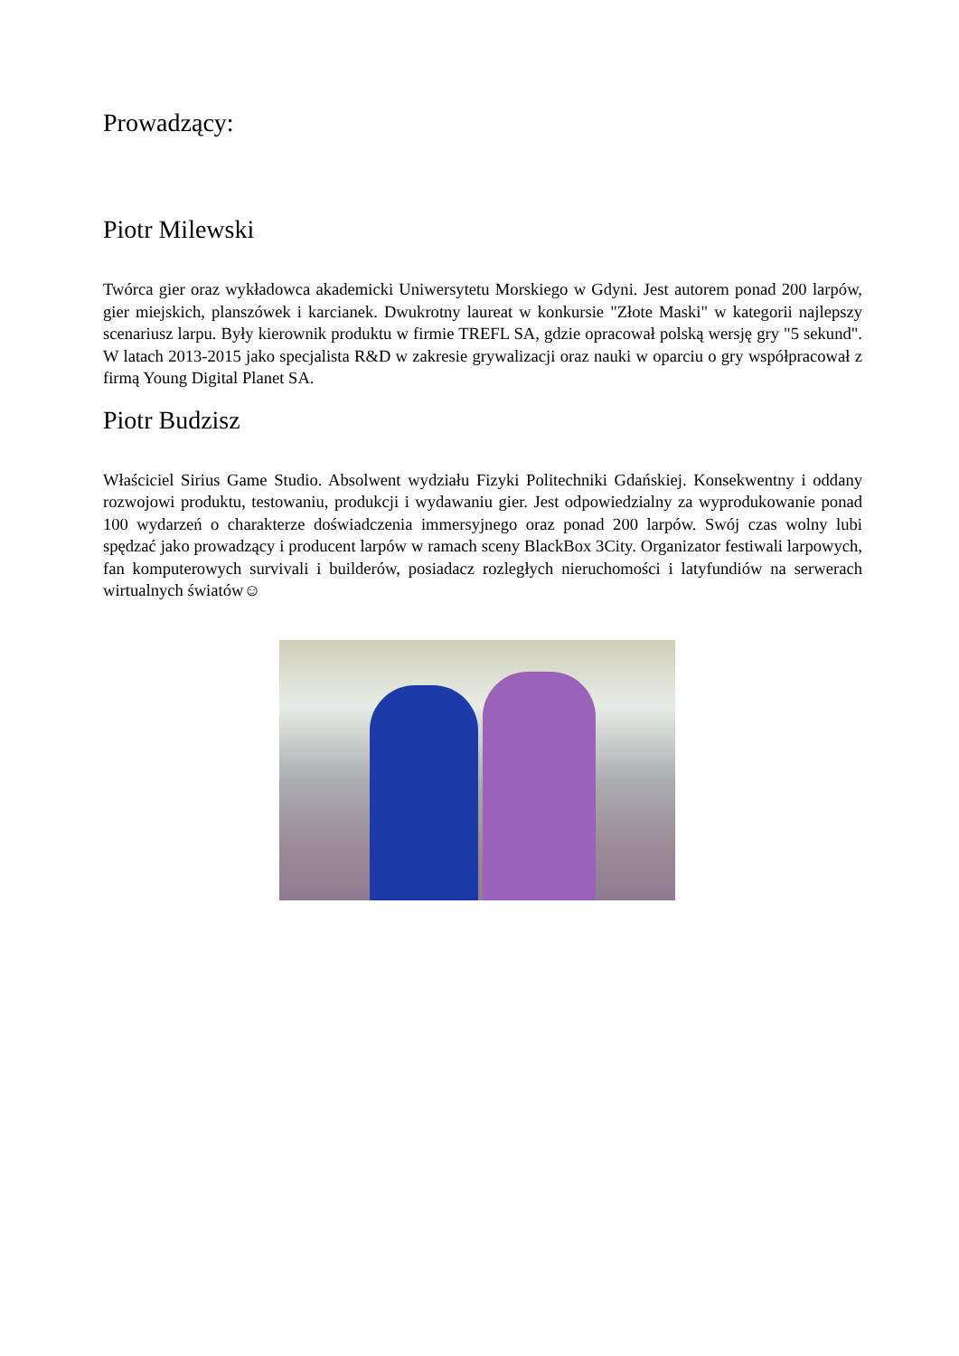Prowadzący:
Piotr Milewski
Twórca gier oraz wykładowca akademicki Uniwersytetu Morskiego w Gdyni. Jest autorem ponad 200 larpów, gier miejskich, planszówek i karcianek. Dwukrotny laureat w konkursie "Złote Maski" w kategorii najlepszy scenariusz larpu. Były kierownik produktu w firmie TREFL SA, gdzie opracował polską wersję gry "5 sekund". W latach 2013-2015 jako specjalista R&D w zakresie grywalizacji oraz nauki w oparciu o gry współpracował z firmą Young Digital Planet SA.
Piotr Budzisz
Właściciel Sirius Game Studio. Absolwent wydziału Fizyki Politechniki Gdańskiej. Konsekwentny i oddany rozwojowi produktu, testowaniu, produkcji i wydawaniu gier. Jest odpowiedzialny za wyprodukowanie ponad 100 wydarzeń o charakterze doświadczenia immersyjnego oraz ponad 200 larpów. Swój czas wolny lubi spędzać jako prowadzący i producent larpów w ramach sceny BlackBox 3City. Organizator festiwali larpowych, fan komputerowych survivali i builderów, posiadacz rozległych nieruchomości i latyfundiów na serwerach wirtualnych światów☺